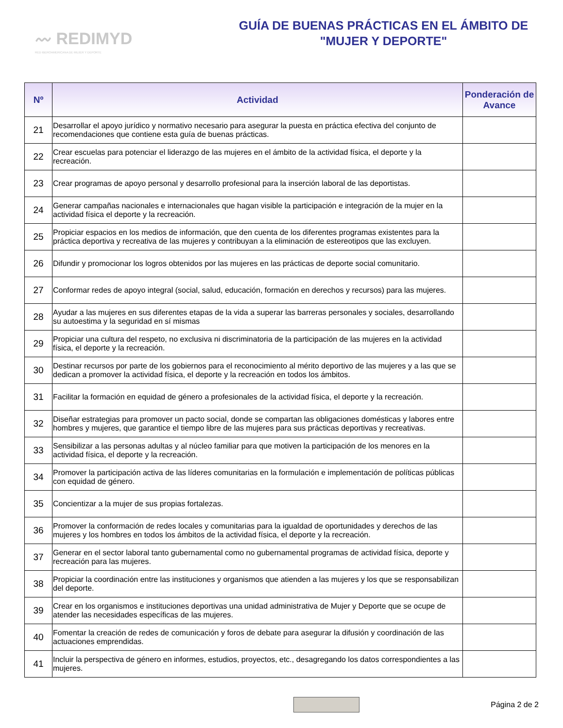〰 REDIMYD
RED IBEROAMERICANA DE MUJER Y DEPORTE
GUÍA DE BUENAS PRÁCTICAS EN EL ÁMBITO DE
"MUJER Y DEPORTE"
| Nº | Actividad | Ponderación de Avance |
| --- | --- | --- |
| 21 | Desarrollar el apoyo jurídico y normativo necesario para asegurar la puesta en práctica efectiva del conjunto de recomendaciones que contiene esta guía de buenas prácticas. | |
| 22 | Crear escuelas para potenciar el liderazgo de las mujeres en el ámbito de la actividad física, el deporte y la recreación. | |
| 23 | Crear programas de apoyo personal y desarrollo profesional para la inserción laboral de las deportistas. | |
| 24 | Generar campañas nacionales e internacionales que hagan visible la participación e integración de la mujer en la actividad física el deporte y la recreación. | |
| 25 | Propiciar espacios en los medios de información, que den cuenta de los diferentes programas existentes para la práctica deportiva y recreativa de las mujeres y contribuyan a la eliminación de estereotipos que las excluyen. | |
| 26 | Difundir y promocionar los logros obtenidos por las mujeres en las prácticas de deporte social comunitario. | |
| 27 | Conformar redes de apoyo integral (social, salud, educación, formación en derechos y recursos) para las mujeres. | |
| 28 | Ayudar a las mujeres en sus diferentes etapas de la vida a superar las barreras personales y sociales, desarrollando su autoestima y la seguridad en sí mismas | |
| 29 | Propiciar una cultura del respeto, no exclusiva ni discriminatoria de la participación de las mujeres en la actividad física, el deporte y la recreación. | |
| 30 | Destinar recursos por parte de los gobiernos para el reconocimiento al mérito deportivo de las mujeres y a las que se dedican a promover la actividad física, el deporte y la recreación en todos los ámbitos. | |
| 31 | Facilitar la formación en equidad de género a profesionales de la actividad física, el deporte y la recreación. | |
| 32 | Diseñar estrategias para promover un pacto social, donde se compartan las obligaciones domésticas y labores entre hombres y mujeres, que garantice el tiempo libre de las mujeres para sus prácticas deportivas y recreativas. | |
| 33 | Sensibilizar a las personas adultas y al núcleo familiar para que motiven la participación de los menores en la actividad física, el deporte y la recreación. | |
| 34 | Promover la participación activa de las líderes comunitarias en la formulación e implementación de políticas públicas con equidad de género. | |
| 35 | Concientizar a la mujer de sus propias fortalezas. | |
| 36 | Promover la conformación de redes locales y comunitarias para la igualdad de oportunidades y derechos de las mujeres y los hombres en todos los ámbitos de la actividad física, el deporte y la recreación. | |
| 37 | Generar en el sector laboral tanto gubernamental como no gubernamental programas de actividad física, deporte y recreación para las mujeres. | |
| 38 | Propiciar la coordinación entre las instituciones y organismos que atienden a las mujeres y los que se responsabilizan del deporte. | |
| 39 | Crear en los organismos e instituciones deportivas una unidad administrativa de Mujer y Deporte que se ocupe de atender las necesidades específicas de las mujeres. | |
| 40 | Fomentar la creación de redes de comunicación y foros de debate para asegurar la difusión y coordinación de las actuaciones emprendidas. | |
| 41 | Incluir la perspectiva de género en informes, estudios, proyectos, etc., desagregando los datos correspondientes a las mujeres. | |
Página 2 de 2